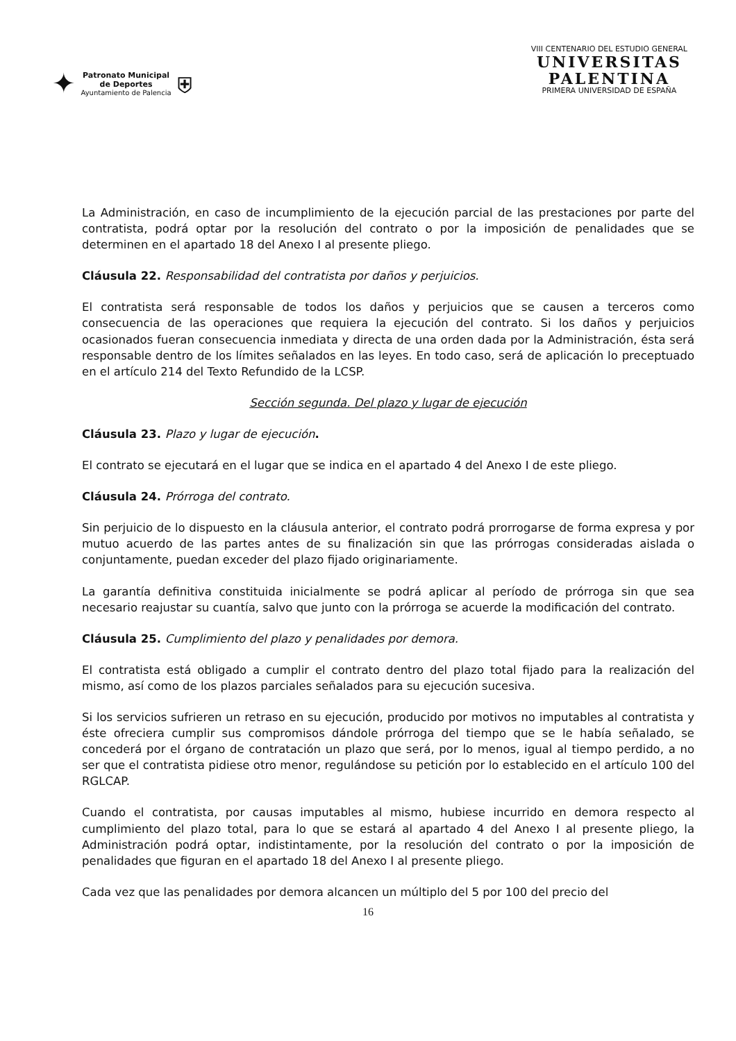✦
Patronato Municipal
de Deportes
Ayuntamiento de Palencia
⛨
VIII CENTENARIO DEL ESTUDIO GENERAL
UNIVERSITAS
PALENTINA
PRIMERA UNIVERSIDAD DE ESPAÑA
La Administración, en caso de incumplimiento de la ejecución parcial de las prestaciones por parte del contratista, podrá optar por la resolución del contrato o por la imposición de penalidades que se determinen en el apartado 18 del Anexo I al presente pliego.
Cláusula 22. Responsabilidad del contratista por daños y perjuicios.
El contratista será responsable de todos los daños y perjuicios que se causen a terceros como consecuencia de las operaciones que requiera la ejecución del contrato. Si los daños y perjuicios ocasionados fueran consecuencia inmediata y directa de una orden dada por la Administración, ésta será responsable dentro de los límites señalados en las leyes. En todo caso, será de aplicación lo preceptuado en el artículo 214 del Texto Refundido de la LCSP.
Sección segunda. Del plazo y lugar de ejecución
Cláusula 23. Plazo y lugar de ejecución.
El contrato se ejecutará en el lugar que se indica en el apartado 4 del Anexo I de este pliego.
Cláusula 24. Prórroga del contrato.
Sin perjuicio de lo dispuesto en la cláusula anterior, el contrato podrá prorrogarse de forma expresa y por mutuo acuerdo de las partes antes de su finalización sin que las prórrogas consideradas aislada o conjuntamente, puedan exceder del plazo fijado originariamente.
La garantía definitiva constituida inicialmente se podrá aplicar al período de prórroga sin que sea necesario reajustar su cuantía, salvo que junto con la prórroga se acuerde la modificación del contrato.
Cláusula 25. Cumplimiento del plazo y penalidades por demora.
El contratista está obligado a cumplir el contrato dentro del plazo total fijado para la realización del mismo, así como de los plazos parciales señalados para su ejecución sucesiva.
Si los servicios sufrieren un retraso en su ejecución, producido por motivos no imputables al contratista y éste ofreciera cumplir sus compromisos dándole prórroga del tiempo que se le había señalado, se concederá por el órgano de contratación un plazo que será, por lo menos, igual al tiempo perdido, a no ser que el contratista pidiese otro menor, regulándose su petición por lo establecido en el artículo 100 del RGLCAP.
Cuando el contratista, por causas imputables al mismo, hubiese incurrido en demora respecto al cumplimiento del plazo total, para lo que se estará al apartado 4 del Anexo I al presente pliego, la Administración podrá optar, indistintamente, por la resolución del contrato o por la imposición de penalidades que figuran en el apartado 18 del Anexo I al presente pliego.
Cada vez que las penalidades por demora alcancen un múltiplo del 5 por 100 del precio del
16